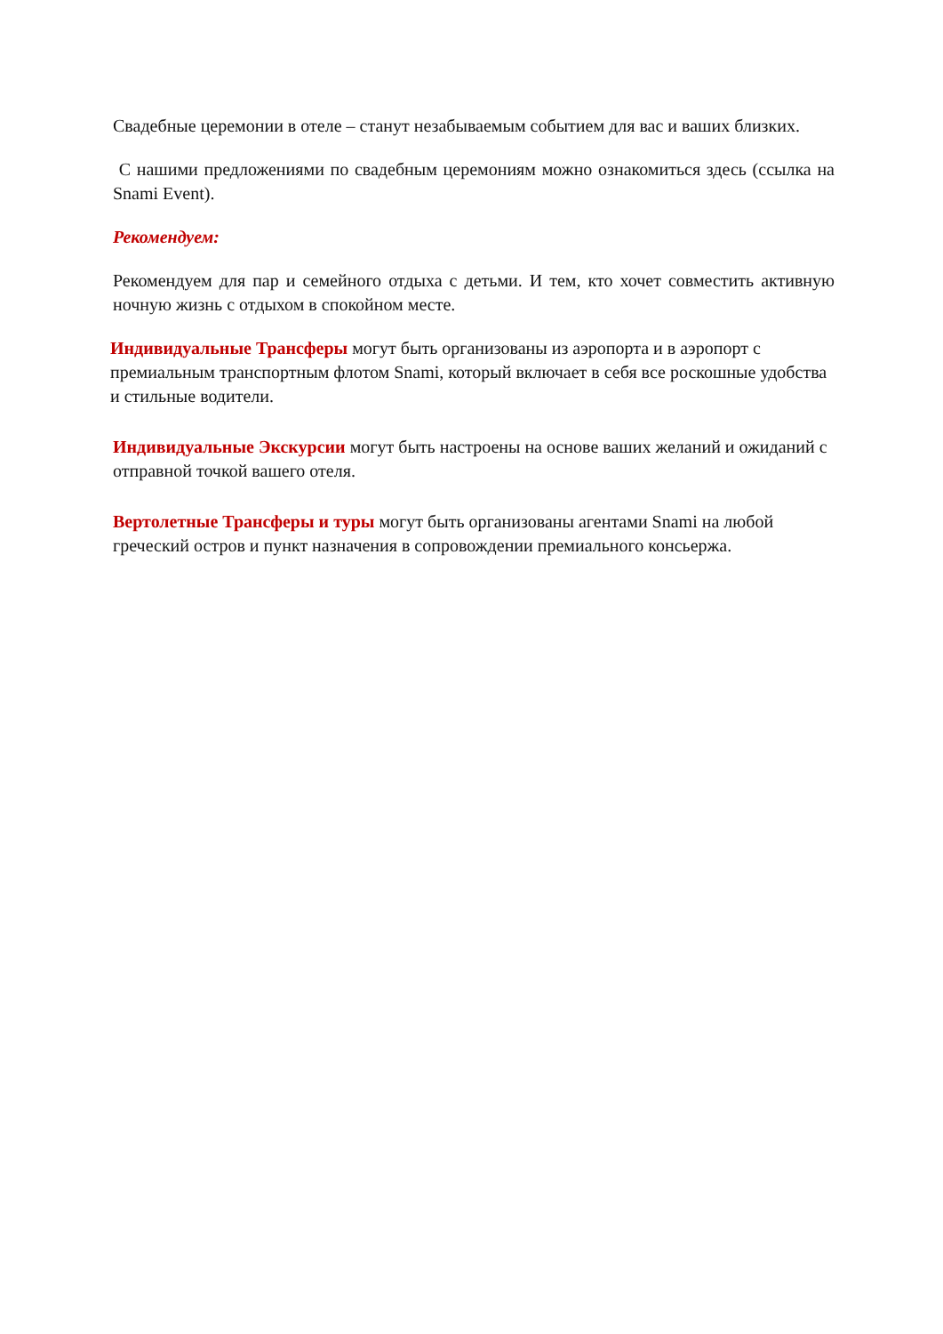Свадебные церемонии в отеле – станут незабываемым событием для вас и ваших близких.
С нашими предложениями по свадебным церемониям можно ознакомиться здесь (ссылка на Snami Event).
Рекомендуем:
Рекомендуем для пар и семейного отдыха с детьми. И тем, кто хочет совместить активную ночную жизнь с отдыхом в спокойном месте.
Индивидуальные Трансферы могут быть организованы из аэропорта и в аэропорт с премиальным транспортным флотом Snami, который включает в себя все роскошные удобства и стильные водители.
Индивидуальные Экскурсии могут быть настроены на основе ваших желаний и ожиданий с отправной точкой вашего отеля.
Вертолетные Трансферы и туры могут быть организованы агентами Snami на любой греческий остров и пункт назначения в сопровождении премиального консьержа.